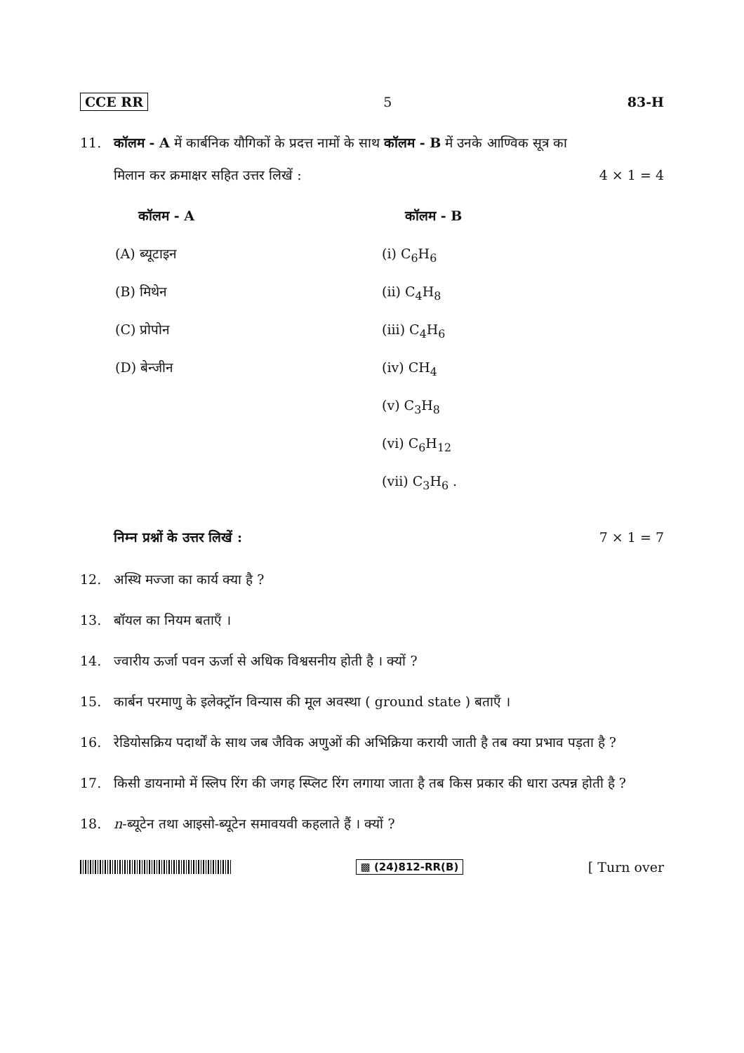CCE RR 5 83-H
11. कॉलम - A में कार्बनिक यौगिकों के प्रदत्त नामों के साथ कॉलम - B में उनके आण्विक सूत्र का
मिलान कर क्रमाक्षर सहित उत्तर लिखें : 4 × 1 = 4
| कॉलम - A | कॉलम - B |
| --- | --- |
| (A) ब्यूटाइन | (i) C<sub>6</sub>H<sub>6</sub> |
| (B) मिथेन | (ii) C<sub>4</sub>H<sub>8</sub> |
| (C) प्रोपोन | (iii) C<sub>4</sub>H<sub>6</sub> |
| (D) बेन्जीन | (iv) CH<sub>4</sub> |
| | (v) C<sub>3</sub>H<sub>8</sub> |
| | (vi) C<sub>6</sub>H<sub>12</sub> |
| | (vii) C<sub>3</sub>H<sub>6</sub> . |
निम्न प्रश्नों के उत्तर लिखें : 7 × 1 = 7
12. अस्थि मज्जा का कार्य क्या है ?
13. बॉयल का नियम बताएँ ।
14. ज्वारीय ऊर्जा पवन ऊर्जा से अधिक विश्वसनीय होती है । क्यों ?
15. कार्बन परमाणु के इलेक्ट्रॉन विन्यास की मूल अवस्था ( ground state ) बताएँ ।
16. रेडियोसक्रिय पदार्थों के साथ जब जैविक अणुओं की अभिक्रिया करायी जाती है तब क्या प्रभाव पड़ता है ?
17. किसी डायनामो में स्लिप रिंग की जगह स्प्लिट रिंग लगाया जाता है तब किस प्रकार की धारा उत्पन्न होती है ?
18. n-ब्यूटेन तथा आइसो-ब्यूटेन समावयवी कहलाते हैं । क्यों ?
▩ (24)812-RR(B) [ Turn over